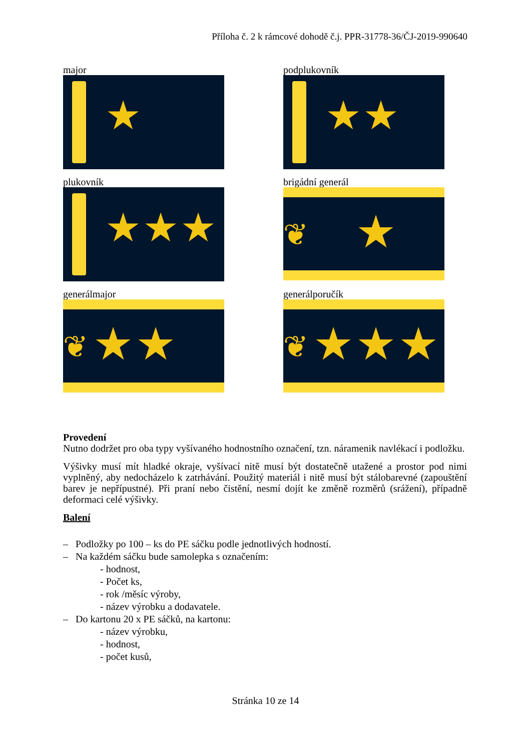Příloha č. 2 k rámcové dohodě č.j. PPR-31778-36/ČJ-2019-990640
major
★
podplukovník
★
★
plukovník
★
★
★
brigádní generál
❦
★
generálmajor
❦
★
★
generálporučík
❦
★
★
★
Provedení
Nutno dodržet pro oba typy vyšívaného hodnostního označení, tzn. náramenik navlékací i podložku.
Výšivky musí mít hladké okraje, vyšívací nitě musí být dostatečně utažené a prostor pod nimi vyplněný, aby nedocházelo k zatrhávání. Použitý materiál i nitě musí být stálobarevné (zapouštění barev je nepřípustné). Při praní nebo čistění, nesmí dojít ke změně rozměrů (srážení), případně deformaci celé výšivky.
Balení
– Podložky po 100 – ks do PE sáčku podle jednotlivých hodností.
– Na každém sáčku bude samolepka s označením:
- hodnost,
- Počet ks,
- rok /měsíc výroby,
- název výrobku a dodavatele.
– Do kartonu 20 x PE sáčků, na kartonu:
- název výrobku,
- hodnost,
- počet kusů,
Stránka 10 ze 14